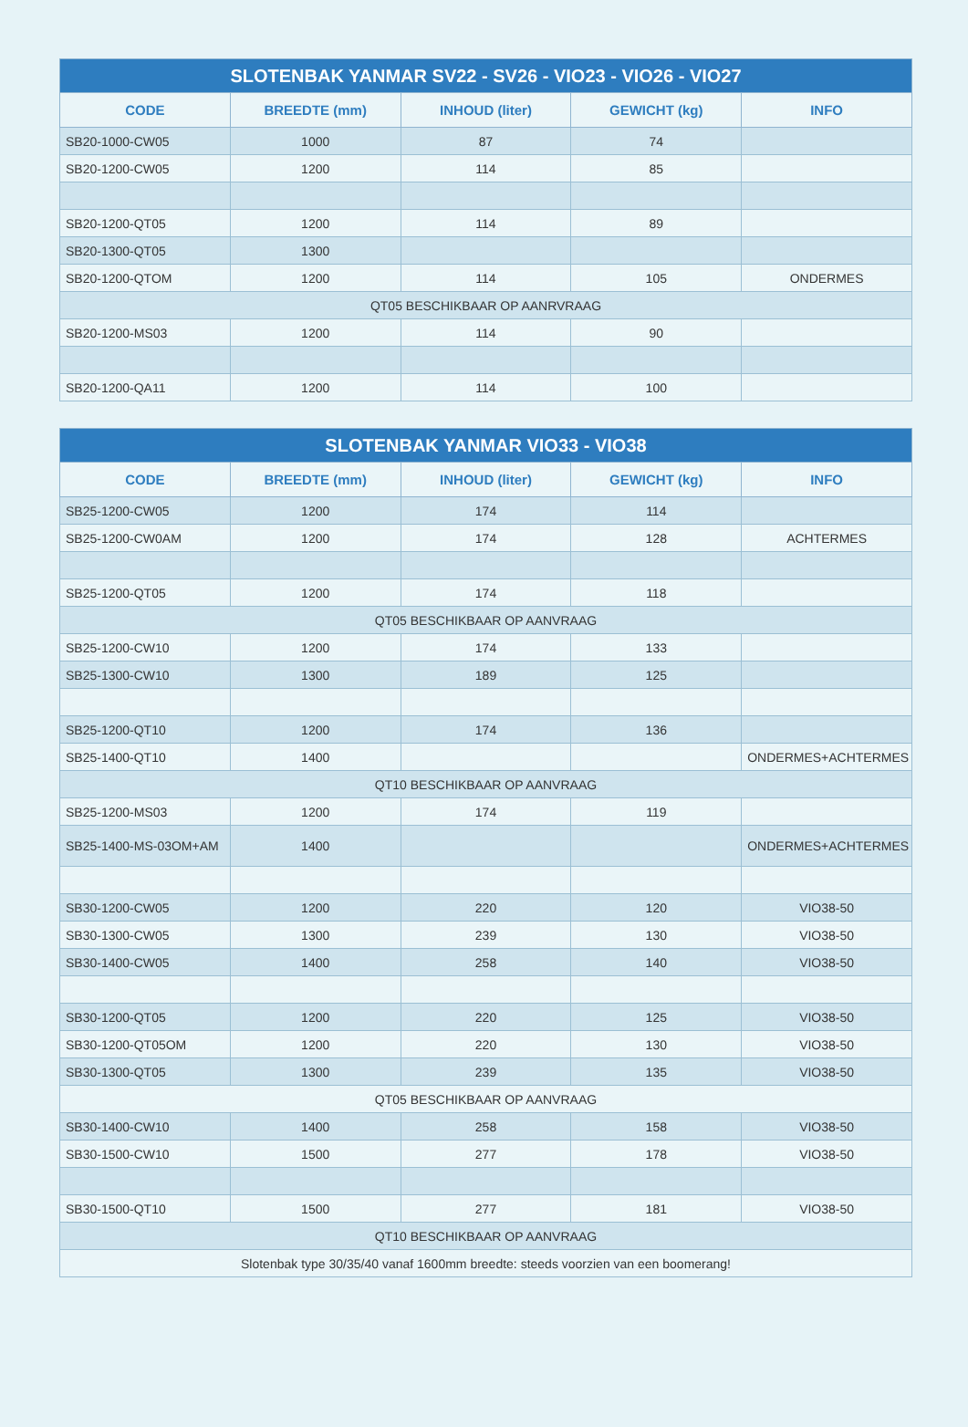| SLOTENBAK YANMAR SV22 - SV26 - VIO23 - VIO26 - VIO27 | | | | |
| --- | --- | --- | --- | --- |
| CODE | BREEDTE (mm) | INHOUD (liter) | GEWICHT (kg) | INFO |
| SB20-1000-CW05 | 1000 | 87 | 74 | |
| SB20-1200-CW05 | 1200 | 114 | 85 | |
| SB20-1200-QT05 | 1200 | 114 | 89 | |
| SB20-1300-QT05 | 1300 | | | |
| SB20-1200-QTOM | 1200 | 114 | 105 | ONDERMES |
| QT05 BESCHIKBAAR OP AANRVRAAG | | | | |
| SB20-1200-MS03 | 1200 | 114 | 90 | |
| SB20-1200-QA11 | 1200 | 114 | 100 | |
| SLOTENBAK YANMAR VIO33 - VIO38 | | | | |
| --- | --- | --- | --- | --- |
| CODE | BREEDTE (mm) | INHOUD (liter) | GEWICHT (kg) | INFO |
| SB25-1200-CW05 | 1200 | 174 | 114 | |
| SB25-1200-CW0AM | 1200 | 174 | 128 | ACHTERMES |
| SB25-1200-QT05 | 1200 | 174 | 118 | |
| QT05 BESCHIKBAAR OP AANVRAAG | | | | |
| SB25-1200-CW10 | 1200 | 174 | 133 | |
| SB25-1300-CW10 | 1300 | 189 | 125 | |
| SB25-1200-QT10 | 1200 | 174 | 136 | |
| SB25-1400-QT10 | 1400 | | | ONDERMES+ACHTERMES |
| QT10 BESCHIKBAAR OP AANVRAAG | | | | |
| SB25-1200-MS03 | 1200 | 174 | 119 | |
| SB25-1400-MS-03OM+AM | 1400 | | | ONDERMES+ACHTERMES |
| SB30-1200-CW05 | 1200 | 220 | 120 | VIO38-50 |
| SB30-1300-CW05 | 1300 | 239 | 130 | VIO38-50 |
| SB30-1400-CW05 | 1400 | 258 | 140 | VIO38-50 |
| SB30-1200-QT05 | 1200 | 220 | 125 | VIO38-50 |
| SB30-1200-QT05OM | 1200 | 220 | 130 | VIO38-50 |
| SB30-1300-QT05 | 1300 | 239 | 135 | VIO38-50 |
| QT05 BESCHIKBAAR OP AANVRAAG | | | | |
| SB30-1400-CW10 | 1400 | 258 | 158 | VIO38-50 |
| SB30-1500-CW10 | 1500 | 277 | 178 | VIO38-50 |
| SB30-1500-QT10 | 1500 | 277 | 181 | VIO38-50 |
| QT10 BESCHIKBAAR OP AANVRAAG | | | | |
| Slotenbak type 30/35/40 vanaf 1600mm breedte: steeds voorzien van een boomerang! | | | | |